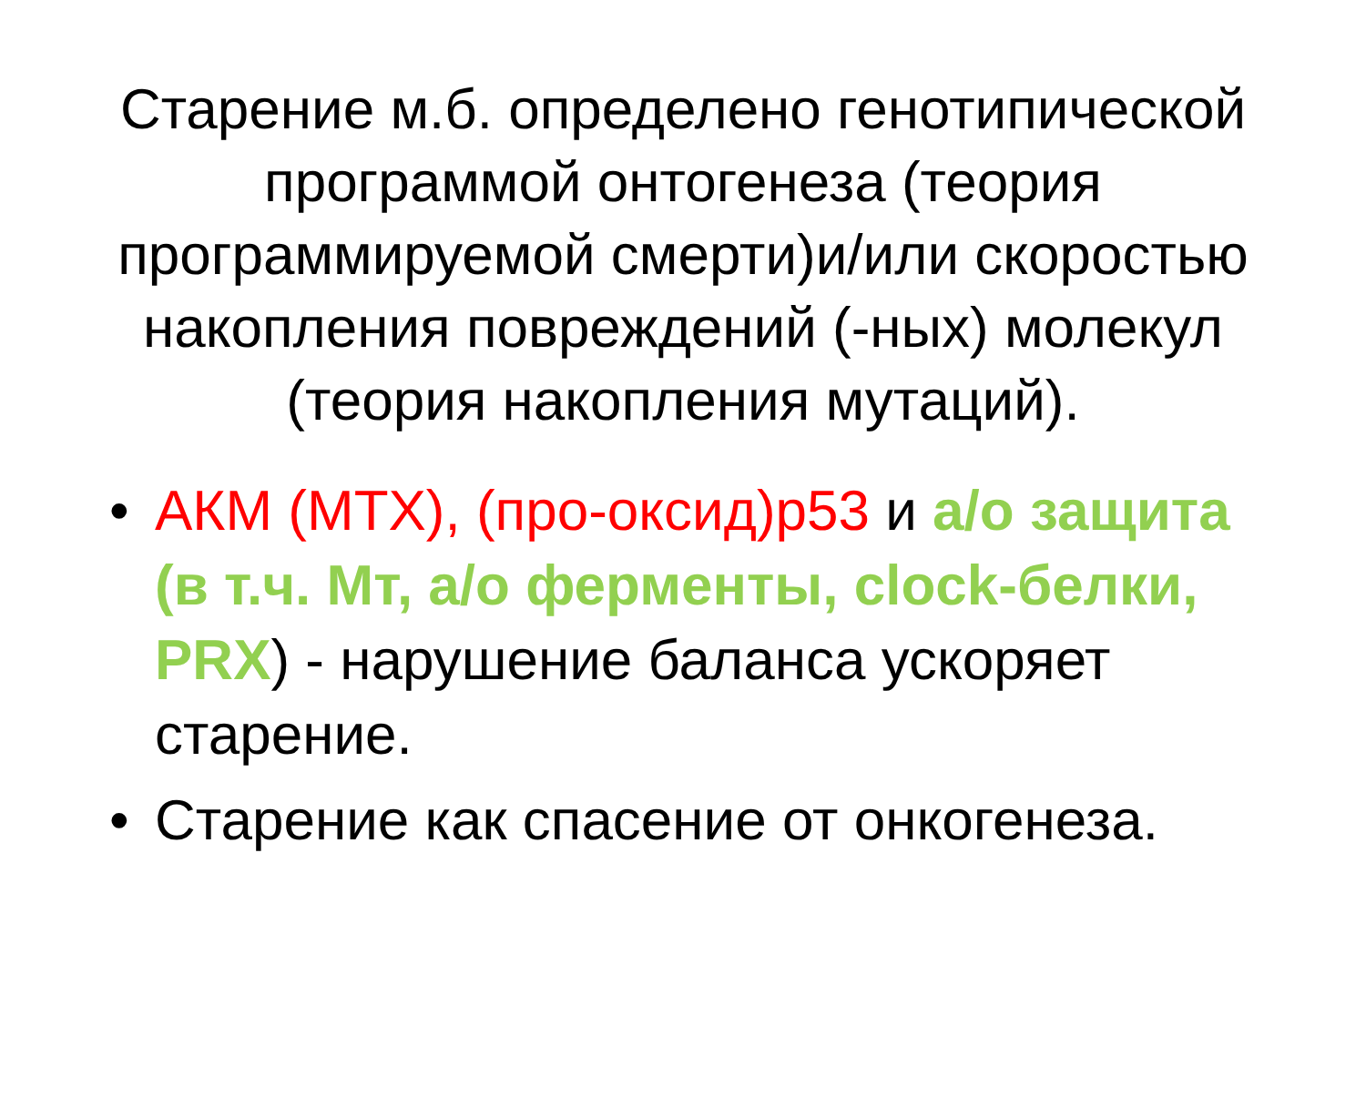Старение м.б. определено генотипической программой онтогенеза (теория программируемой смерти)и/или скоростью накопления повреждений (-ных) молекул (теория накопления мутаций).
• АКМ (МТХ), (про-оксид)p53 и а/о защита (в т.ч. Мт, а/о ферменты, clock-белки, PRX) - нарушение баланса ускоряет старение.
• Старение как спасение от онкогенеза.